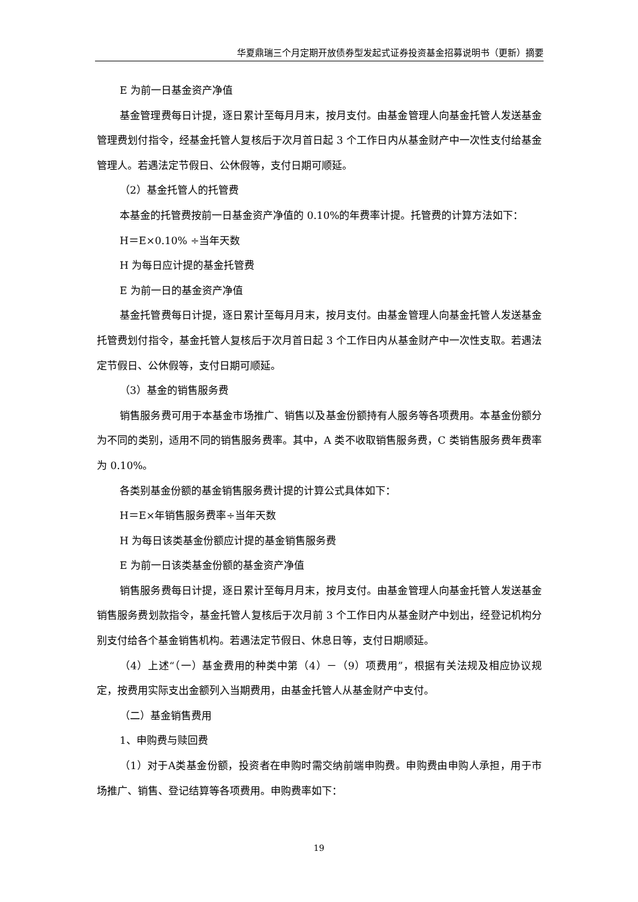华夏鼎瑞三个月定期开放债券型发起式证券投资基金招募说明书（更新）摘要
E 为前一日基金资产净值
基金管理费每日计提，逐日累计至每月月末，按月支付。由基金管理人向基金托管人发送基金管理费划付指令，经基金托管人复核后于次月首日起 3 个工作日内从基金财产中一次性支付给基金管理人。若遇法定节假日、公休假等，支付日期可顺延。
（2）基金托管人的托管费
本基金的托管费按前一日基金资产净值的 0.10%的年费率计提。托管费的计算方法如下：
H＝E×0.10% ÷当年天数
H 为每日应计提的基金托管费
E 为前一日的基金资产净值
基金托管费每日计提，逐日累计至每月月末，按月支付。由基金管理人向基金托管人发送基金托管费划付指令，基金托管人复核后于次月首日起 3 个工作日内从基金财产中一次性支取。若遇法定节假日、公休假等，支付日期可顺延。
（3）基金的销售服务费
销售服务费可用于本基金市场推广、销售以及基金份额持有人服务等各项费用。本基金份额分为不同的类别，适用不同的销售服务费率。其中，A 类不收取销售服务费，C 类销售服务费年费率为 0.10%。
各类别基金份额的基金销售服务费计提的计算公式具体如下：
H＝E×年销售服务费率÷当年天数
H 为每日该类基金份额应计提的基金销售服务费
E 为前一日该类基金份额的基金资产净值
销售服务费每日计提，逐日累计至每月月末，按月支付。由基金管理人向基金托管人发送基金销售服务费划款指令，基金托管人复核后于次月前 3 个工作日内从基金财产中划出，经登记机构分别支付给各个基金销售机构。若遇法定节假日、休息日等，支付日期顺延。
（4）上述“（一）基金费用的种类中第（4）－（9）项费用”，根据有关法规及相应协议规定，按费用实际支出金额列入当期费用，由基金托管人从基金财产中支付。
（二）基金销售费用
1、申购费与赎回费
（1）对于A类基金份额，投资者在申购时需交纳前端申购费。申购费由申购人承担，用于市场推广、销售、登记结算等各项费用。申购费率如下：
19